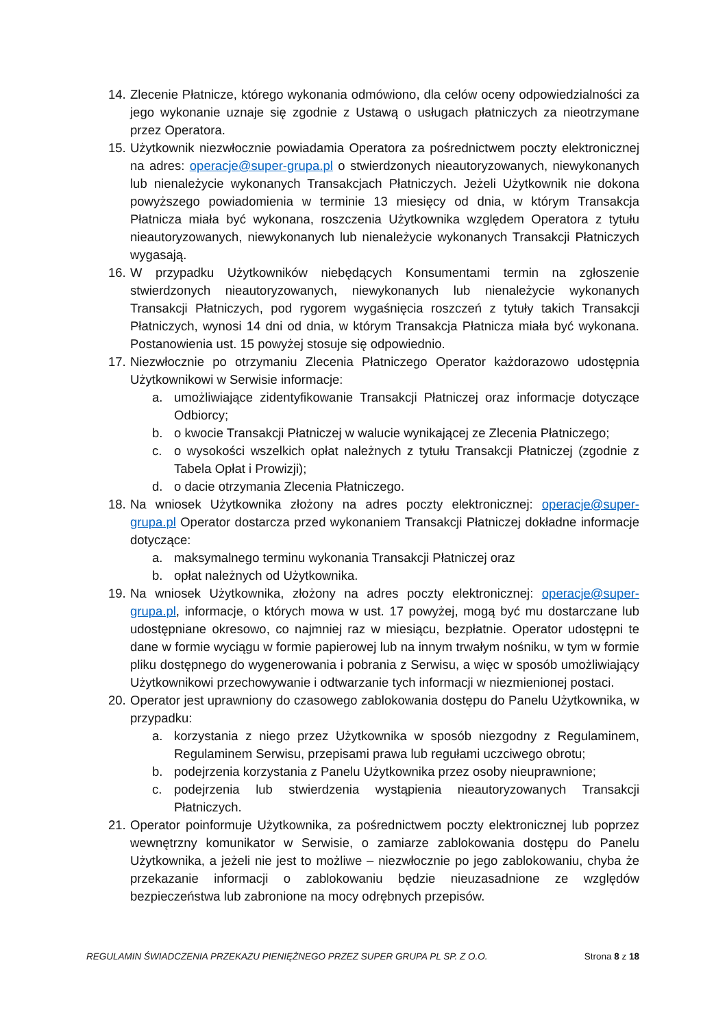14. Zlecenie Płatnicze, którego wykonania odmówiono, dla celów oceny odpowiedzialności za jego wykonanie uznaje się zgodnie z Ustawą o usługach płatniczych za nieotrzymane przez Operatora.
15. Użytkownik niezwłocznie powiadamia Operatora za pośrednictwem poczty elektronicznej na adres: operacje@super-grupa.pl o stwierdzonych nieautoryzowanych, niewykonanych lub nienależycie wykonanych Transakcjach Płatniczych. Jeżeli Użytkownik nie dokona powyższego powiadomienia w terminie 13 miesięcy od dnia, w którym Transakcja Płatnicza miała być wykonana, roszczenia Użytkownika względem Operatora z tytułu nieautoryzowanych, niewykonanych lub nienależycie wykonanych Transakcji Płatniczych wygasają.
16. W przypadku Użytkowników niebędących Konsumentami termin na zgłoszenie stwierdzonych nieautoryzowanych, niewykonanych lub nienależycie wykonanych Transakcji Płatniczych, pod rygorem wygaśnięcia roszczeń z tytuły takich Transakcji Płatniczych, wynosi 14 dni od dnia, w którym Transakcja Płatnicza miała być wykonana. Postanowienia ust. 15 powyżej stosuje się odpowiednio.
17. Niezwłocznie po otrzymaniu Zlecenia Płatniczego Operator każdorazowo udostępnia Użytkownikowi w Serwisie informacje:
a. umożliwiające zidentyfikowanie Transakcji Płatniczej oraz informacje dotyczące Odbiorcy;
b. o kwocie Transakcji Płatniczej w walucie wynikającej ze Zlecenia Płatniczego;
c. o wysokości wszelkich opłat należnych z tytułu Transakcji Płatniczej (zgodnie z Tabela Opłat i Prowizji);
d. o dacie otrzymania Zlecenia Płatniczego.
18. Na wniosek Użytkownika złożony na adres poczty elektronicznej: operacje@super-grupa.pl Operator dostarcza przed wykonaniem Transakcji Płatniczej dokładne informacje dotyczące:
a. maksymalnego terminu wykonania Transakcji Płatniczej oraz
b. opłat należnych od Użytkownika.
19. Na wniosek Użytkownika, złożony na adres poczty elektronicznej: operacje@super-grupa.pl, informacje, o których mowa w ust. 17 powyżej, mogą być mu dostarczane lub udostępniane okresowo, co najmniej raz w miesiącu, bezpłatnie. Operator udostępni te dane w formie wyciągu w formie papierowej lub na innym trwałym nośniku, w tym w formie pliku dostępnego do wygenerowania i pobrania z Serwisu, a więc w sposób umożliwiający Użytkownikowi przechowywanie i odtwarzanie tych informacji w niezmienionej postaci.
20. Operator jest uprawniony do czasowego zablokowania dostępu do Panelu Użytkownika, w przypadku:
a. korzystania z niego przez Użytkownika w sposób niezgodny z Regulaminem, Regulaminem Serwisu, przepisami prawa lub regułami uczciwego obrotu;
b. podejrzenia korzystania z Panelu Użytkownika przez osoby nieuprawnione;
c. podejrzenia lub stwierdzenia wystąpienia nieautoryzowanych Transakcji Płatniczych.
21. Operator poinformuje Użytkownika, za pośrednictwem poczty elektronicznej lub poprzez wewnętrzny komunikator w Serwisie, o zamiarze zablokowania dostępu do Panelu Użytkownika, a jeżeli nie jest to możliwe – niezwłocznie po jego zablokowaniu, chyba że przekazanie informacji o zablokowaniu będzie nieuzasadnione ze względów bezpieczeństwa lub zabronione na mocy odrębnych przepisów.
REGULAMIN ŚWIADCZENIA PRZEKAZU PIENIĘŻNEGO PRZEZ SUPER GRUPA PL SP. Z O.O. Strona 8 z 18